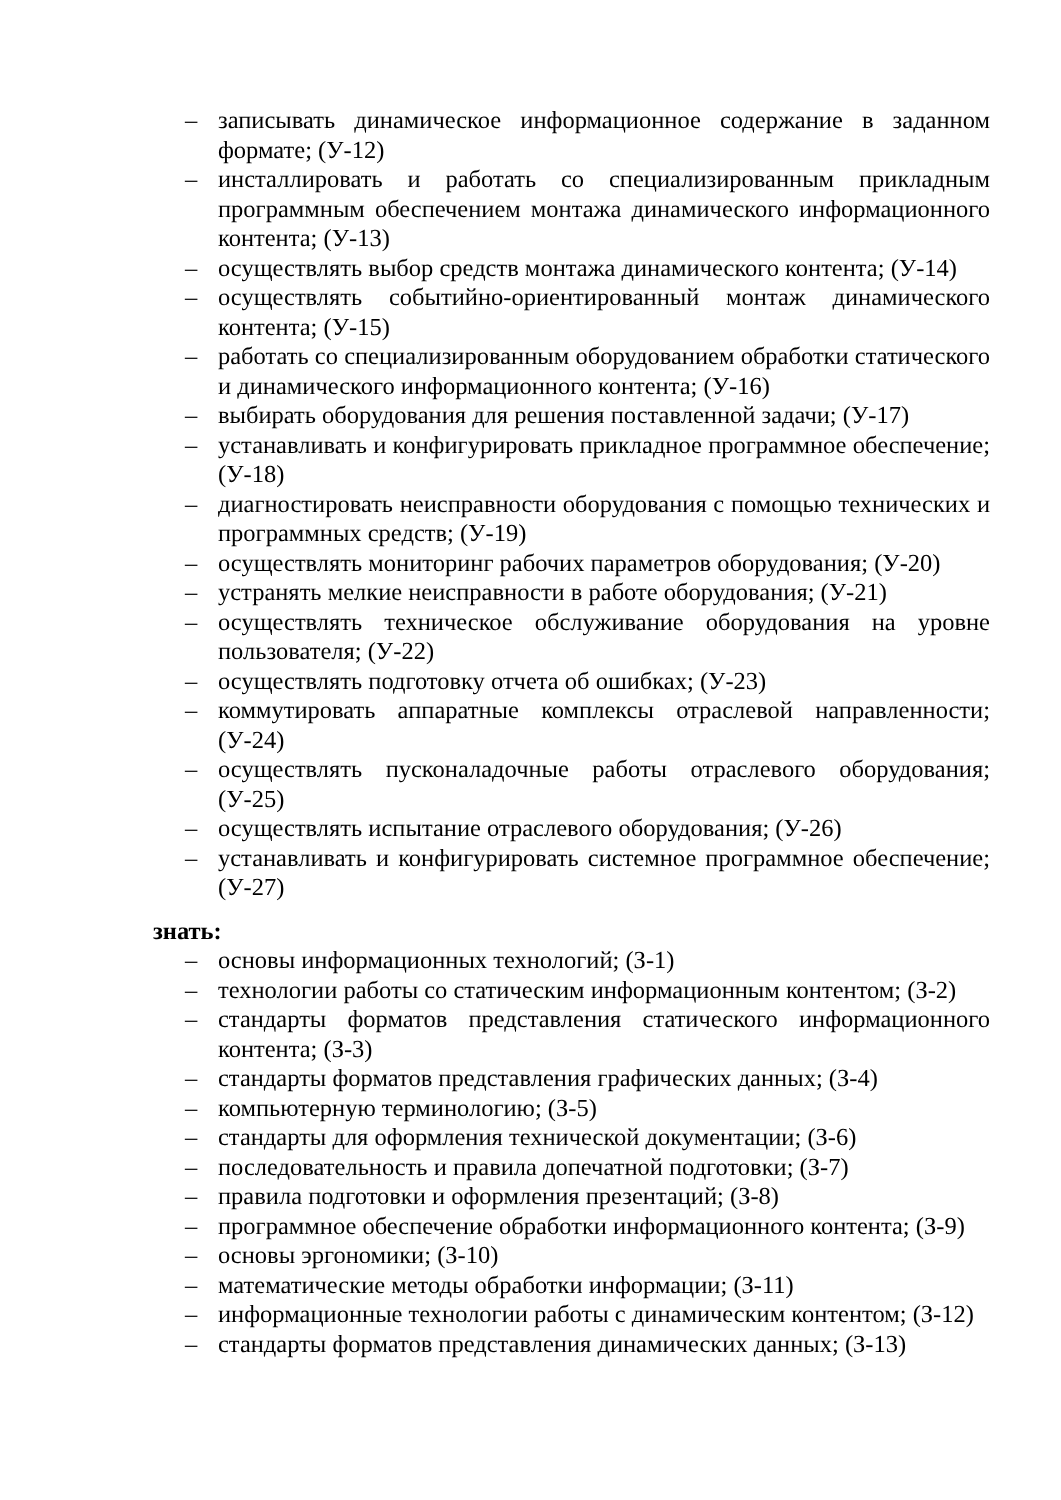– записывать динамическое информационное содержание в заданном формате; (У-12)
– инсталлировать и работать со специализированным прикладным программным обеспечением монтажа динамического информационного контента; (У-13)
– осуществлять выбор средств монтажа динамического контента; (У-14)
– осуществлять событийно-ориентированный монтаж динамического контента; (У-15)
– работать со специализированным оборудованием обработки статического и динамического информационного контента; (У-16)
– выбирать оборудования для решения поставленной задачи; (У-17)
– устанавливать и конфигурировать прикладное программное обеспечение; (У-18)
– диагностировать неисправности оборудования с помощью технических и программных средств; (У-19)
– осуществлять мониторинг рабочих параметров оборудования; (У-20)
– устранять мелкие неисправности в работе оборудования; (У-21)
– осуществлять техническое обслуживание оборудования на уровне пользователя; (У-22)
– осуществлять подготовку отчета об ошибках; (У-23)
– коммутировать аппаратные комплексы отраслевой направленности; (У-24)
– осуществлять пусконаладочные работы отраслевого оборудования; (У-25)
– осуществлять испытание отраслевого оборудования; (У-26)
– устанавливать и конфигурировать системное программное обеспечение; (У-27)
знать:
– основы информационных технологий; (З-1)
– технологии работы со статическим информационным контентом; (З-2)
– стандарты форматов представления статического информационного контента; (З-3)
– стандарты форматов представления графических данных; (З-4)
– компьютерную терминологию; (З-5)
– стандарты для оформления технической документации; (З-6)
– последовательность и правила допечатной подготовки; (З-7)
– правила подготовки и оформления презентаций; (З-8)
– программное обеспечение обработки информационного контента; (З-9)
– основы эргономики; (З-10)
– математические методы обработки информации; (З-11)
– информационные технологии работы с динамическим контентом; (З-12)
– стандарты форматов представления динамических данных; (З-13)